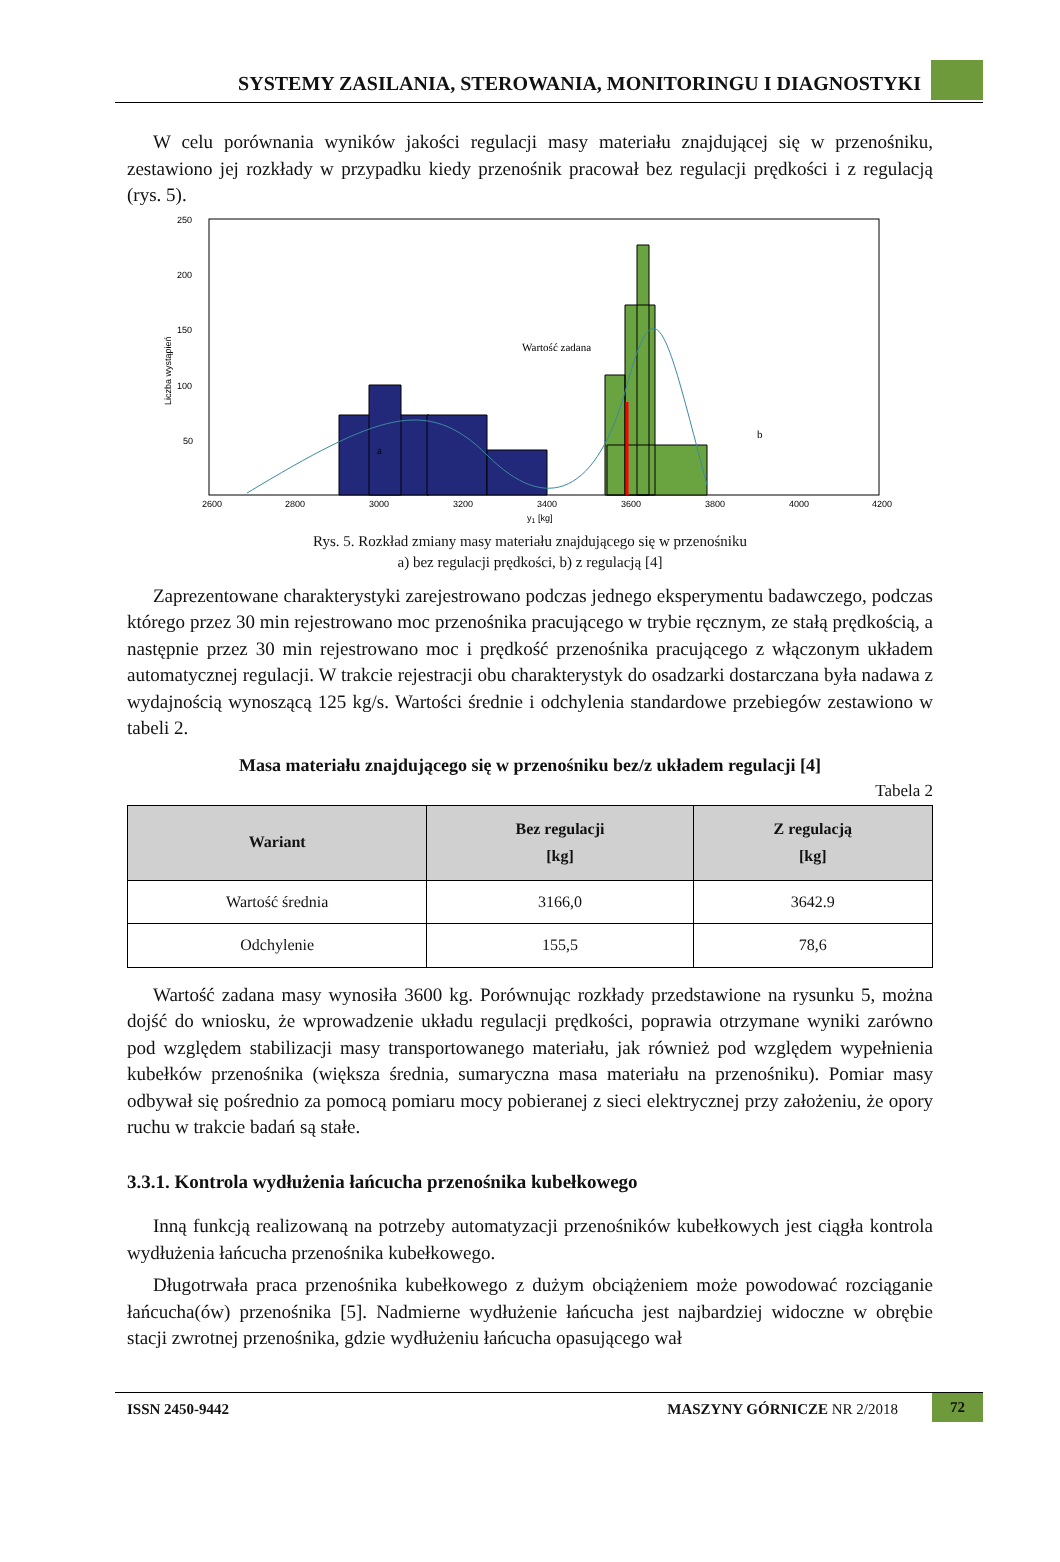SYSTEMY ZASILANIA, STEROWANIA, MONITORINGU I DIAGNOSTYKI
W celu porównania wyników jakości regulacji masy materiału znajdującej się w przenośniku, zestawiono jej rozkłady w przypadku kiedy przenośnik pracował bez regulacji prędkości i z regulacją (rys. 5).
250
200
150
100
50
2600
2800
3000
3200
3400
3600
3800
4000
4200
y1 [kg]
Liczba wystąpień
Wartość zadana
a
b
Rys. 5. Rozkład zmiany masy materiału znajdującego się w przenośniku
a) bez regulacji prędkości, b) z regulacją [4]
Zaprezentowane charakterystyki zarejestrowano podczas jednego eksperymentu badawczego, podczas którego przez 30 min rejestrowano moc przenośnika pracującego w trybie ręcznym, ze stałą prędkością, a następnie przez 30 min rejestrowano moc i prędkość przenośnika pracującego z włączonym układem automatycznej regulacji. W trakcie rejestracji obu charakterystyk do osadzarki dostarczana była nadawa z wydajnością wynoszącą 125 kg/s. Wartości średnie i odchylenia standardowe przebiegów zestawiono w tabeli 2.
Masa materiału znajdującego się w przenośniku bez/z układem regulacji [4]
Tabela 2
| Wariant | Bez regulacji [kg] | Z regulacją [kg] |
| --- | --- | --- |
| Wartość średnia | 3166,0 | 3642.9 |
| Odchylenie | 155,5 | 78,6 |
Wartość zadana masy wynosiła 3600 kg. Porównując rozkłady przedstawione na rysunku 5, można dojść do wniosku, że wprowadzenie układu regulacji prędkości, poprawia otrzymane wyniki zarówno pod względem stabilizacji masy transportowanego materiału, jak również pod względem wypełnienia kubełków przenośnika (większa średnia, sumaryczna masa materiału na przenośniku). Pomiar masy odbywał się pośrednio za pomocą pomiaru mocy pobieranej z sieci elektrycznej przy założeniu, że opory ruchu w trakcie badań są stałe.
3.3.1. Kontrola wydłużenia łańcucha przenośnika kubełkowego
Inną funkcją realizowaną na potrzeby automatyzacji przenośników kubełkowych jest ciągła kontrola wydłużenia łańcucha przenośnika kubełkowego.
Długotrwała praca przenośnika kubełkowego z dużym obciążeniem może powodować rozciąganie łańcucha(ów) przenośnika [5]. Nadmierne wydłużenie łańcucha jest najbardziej widoczne w obrębie stacji zwrotnej przenośnika, gdzie wydłużeniu łańcucha opasującego wał
ISSN 2450-9442 MASZYNY GÓRNICZE NR 2/2018 72